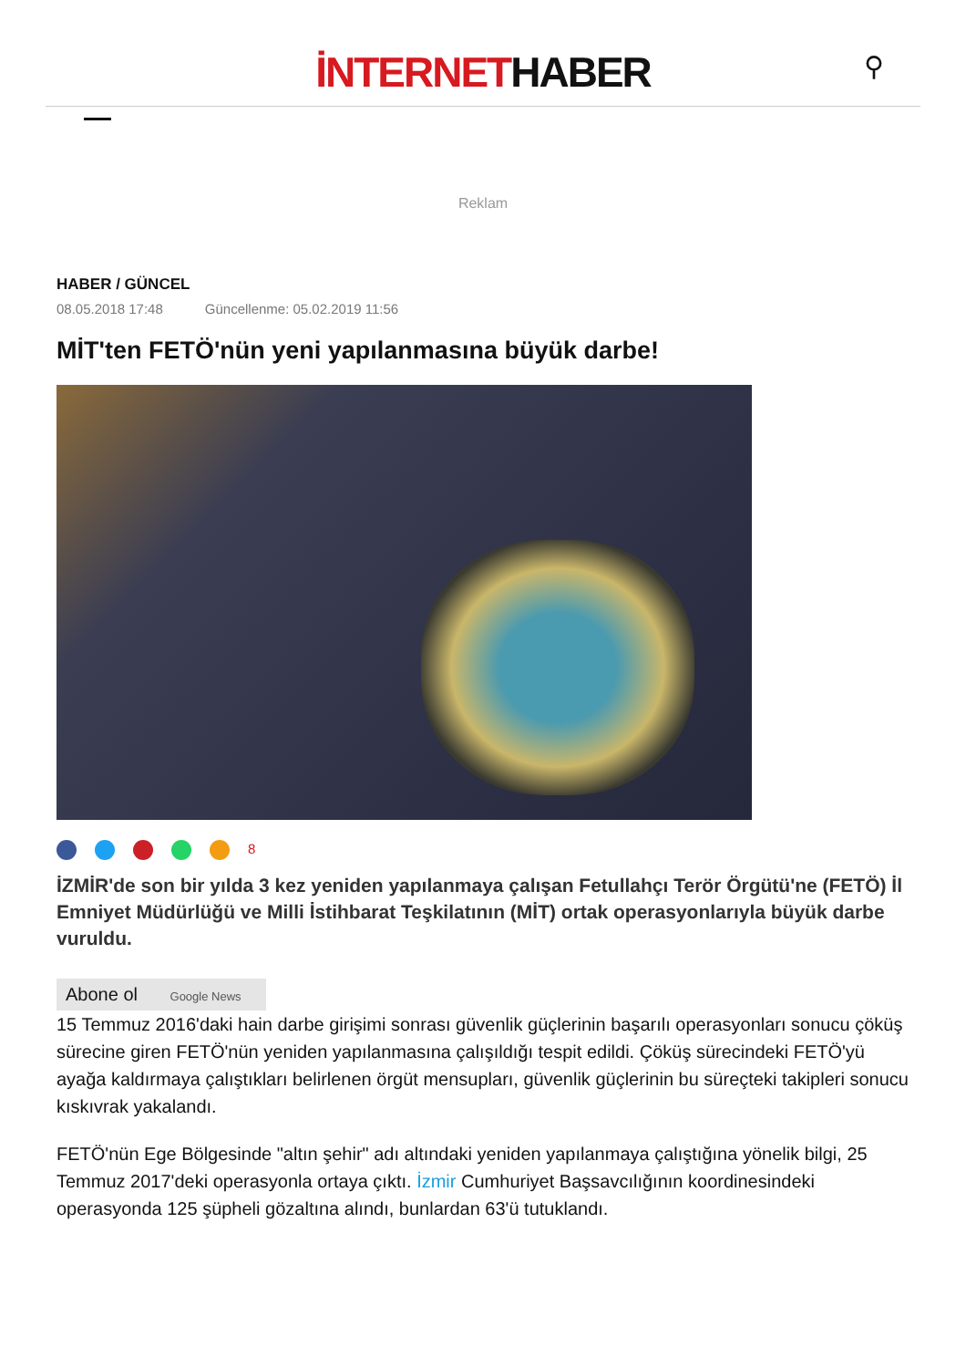İNTERNETHABER
⚲
Reklam
HABER / GÜNCEL
08.05.2018 17:48 Güncellenme: 05.02.2019 11:56
MİT'ten FETÖ'nün yeni yapılanmasına büyük darbe!
<sup>8</sup>
İZMİR'de son bir yılda 3 kez yeniden yapılanmaya çalışan Fetullahçı Terör Örgütü'ne (FETÖ) İl Emniyet Müdürlüğü ve Milli İstihbarat Teşkilatının (MİT) ortak operasyonlarıyla büyük darbe vuruldu.
Abone ol Google News
15 Temmuz 2016'daki hain darbe girişimi sonrası güvenlik güçlerinin başarılı operasyonları sonucu çöküş sürecine giren FETÖ'nün yeniden yapılanmasına çalışıldığı tespit edildi. Çöküş sürecindeki FETÖ'yü ayağa kaldırmaya çalıştıkları belirlenen örgüt mensupları, güvenlik güçlerinin bu süreçteki takipleri sonucu kıskıvrak yakalandı.
FETÖ'nün Ege Bölgesinde "altın şehir" adı altındaki yeniden yapılanmaya çalıştığına yönelik bilgi, 25 Temmuz 2017'deki operasyonla ortaya çıktı. İzmir Cumhuriyet Başsavcılığının koordinesindeki operasyonda 125 şüpheli gözaltına alındı, bunlardan 63'ü tutuklandı.